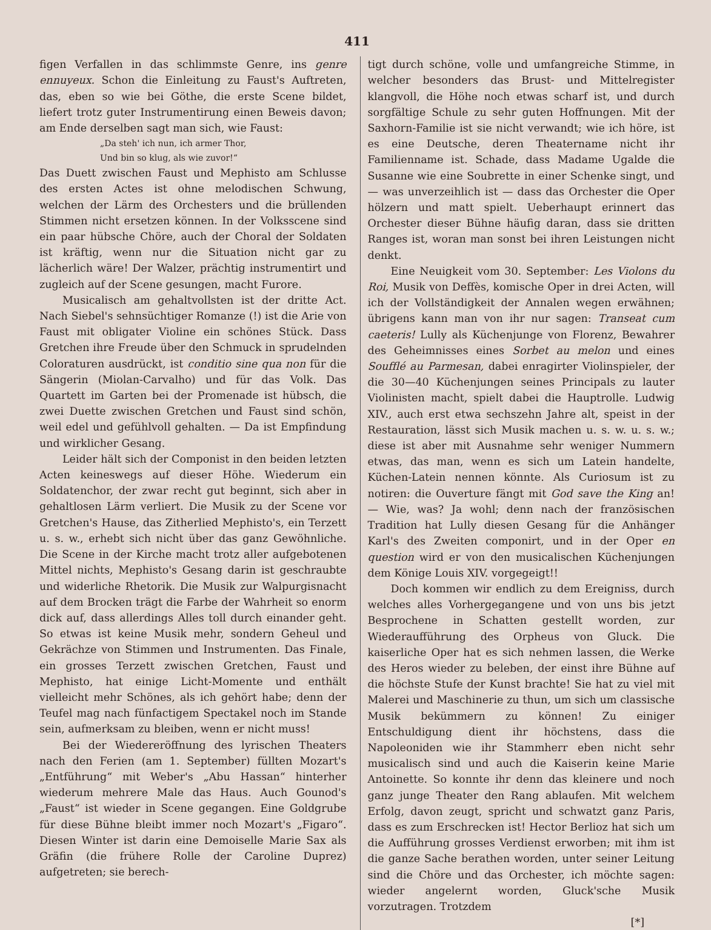411
figen Verfallen in das schlimmste Genre, ins genre ennuyeux. Schon die Einleitung zu Faust's Auftreten, das, eben so wie bei Göthe, die erste Scene bildet, liefert trotz guter Instrumentirung einen Beweis davon; am Ende derselben sagt man sich, wie Faust:
„Da steh' ich nun, ich armer Thor,
Und bin so klug, als wie zuvor!“
Das Duett zwischen Faust und Mephisto am Schlusse des ersten Actes ist ohne melodischen Schwung, welchen der Lärm des Orchesters und die brüllenden Stimmen nicht ersetzen können. In der Volksscene sind ein paar hübsche Chöre, auch der Choral der Soldaten ist kräftig, wenn nur die Situation nicht gar zu lächerlich wäre! Der Walzer, prächtig instrumentirt und zugleich auf der Scene gesungen, macht Furore.
Musicalisch am gehaltvollsten ist der dritte Act. Nach Siebel's sehnsüchtiger Romanze (!) ist die Arie von Faust mit obligater Violine ein schönes Stück. Dass Gretchen ihre Freude über den Schmuck in sprudelnden Coloraturen ausdrückt, ist conditio sine qua non für die Sängerin (Miolan-Carvalho) und für das Volk. Das Quartett im Garten bei der Promenade ist hübsch, die zwei Duette zwischen Gretchen und Faust sind schön, weil edel und gefühlvoll gehalten. — Da ist Empfindung und wirklicher Gesang.
Leider hält sich der Componist in den beiden letzten Acten keineswegs auf dieser Höhe. Wiederum ein Soldatenchor, der zwar recht gut beginnt, sich aber in gehaltlosen Lärm verliert. Die Musik zu der Scene vor Gretchen's Hause, das Zitherlied Mephisto's, ein Terzett u. s. w., erhebt sich nicht über das ganz Gewöhnliche. Die Scene in der Kirche macht trotz aller aufgebotenen Mittel nichts, Mephisto's Gesang darin ist geschraubte und widerliche Rhetorik. Die Musik zur Walpurgisnacht auf dem Brocken trägt die Farbe der Wahrheit so enorm dick auf, dass allerdings Alles toll durch einander geht. So etwas ist keine Musik mehr, sondern Geheul und Gekrächze von Stimmen und Instrumenten. Das Finale, ein grosses Terzett zwischen Gretchen, Faust und Mephisto, hat einige Licht-Momente und enthält vielleicht mehr Schönes, als ich gehört habe; denn der Teufel mag nach fünfactigem Spectakel noch im Stande sein, aufmerksam zu bleiben, wenn er nicht muss!
Bei der Wiedereröffnung des lyrischen Theaters nach den Ferien (am 1. September) füllten Mozart's „Entführung“ mit Weber's „Abu Hassan“ hinterher wiederum mehrere Male das Haus. Auch Gounod's „Faust“ ist wieder in Scene gegangen. Eine Goldgrube für diese Bühne bleibt immer noch Mozart's „Figaro“. Diesen Winter ist darin eine Demoiselle Marie Sax als Gräfin (die frühere Rolle der Caroline Duprez) aufgetreten; sie berech-
tigt durch schöne, volle und umfangreiche Stimme, in welcher besonders das Brust- und Mittelregister klangvoll, die Höhe noch etwas scharf ist, und durch sorgfältige Schule zu sehr guten Hoffnungen. Mit der Saxhorn-Familie ist sie nicht verwandt; wie ich höre, ist es eine Deutsche, deren Theatername nicht ihr Familienname ist. Schade, dass Madame Ugalde die Susanne wie eine Soubrette in einer Schenke singt, und — was unverzeihlich ist — dass das Orchester die Oper hölzern und matt spielt. Ueberhaupt erinnert das Orchester dieser Bühne häufig daran, dass sie dritten Ranges ist, woran man sonst bei ihren Leistungen nicht denkt.
Eine Neuigkeit vom 30. September: Les Violons du Roi, Musik von Deffès, komische Oper in drei Acten, will ich der Vollständigkeit der Annalen wegen erwähnen; übrigens kann man von ihr nur sagen: Transeat cum caeteris! Lully als Küchenjunge von Florenz, Bewahrer des Geheimnisses eines Sorbet au melon und eines Soufflé au Parmesan, dabei enragirter Violinspieler, der die 30—40 Küchenjungen seines Principals zu lauter Violinisten macht, spielt dabei die Hauptrolle. Ludwig XIV., auch erst etwa sechszehn Jahre alt, speist in der Restauration, lässt sich Musik machen u. s. w. u. s. w.; diese ist aber mit Ausnahme sehr weniger Nummern etwas, das man, wenn es sich um Latein handelte, Küchen-Latein nennen könnte. Als Curiosum ist zu notiren: die Ouverture fängt mit God save the King an! — Wie, was? Ja wohl; denn nach der französischen Tradition hat Lully diesen Gesang für die Anhänger Karl's des Zweiten componirt, und in der Oper en question wird er von den musicalischen Küchenjungen dem Könige Louis XIV. vorgegeigt!!
Doch kommen wir endlich zu dem Ereigniss, durch welches alles Vorhergegangene und von uns bis jetzt Besprochene in Schatten gestellt worden, zur Wiederaufführung des Orpheus von Gluck. Die kaiserliche Oper hat es sich nehmen lassen, die Werke des Heros wieder zu beleben, der einst ihre Bühne auf die höchste Stufe der Kunst brachte! Sie hat zu viel mit Malerei und Maschinerie zu thun, um sich um classische Musik bekümmern zu können! Zu einiger Entschuldigung dient ihr höchstens, dass die Napoleoniden wie ihr Stammherr eben nicht sehr musicalisch sind und auch die Kaiserin keine Marie Antoinette. So konnte ihr denn das kleinere und noch ganz junge Theater den Rang ablaufen. Mit welchem Erfolg, davon zeugt, spricht und schwatzt ganz Paris, dass es zum Erschrecken ist! Hector Berlioz hat sich um die Aufführung grosses Verdienst erworben; mit ihm ist die ganze Sache berathen worden, unter seiner Leitung sind die Chöre und das Orchester, ich möchte sagen: wieder angelernt worden, Gluck'sche Musik vorzutragen. Trotzdem
[*]